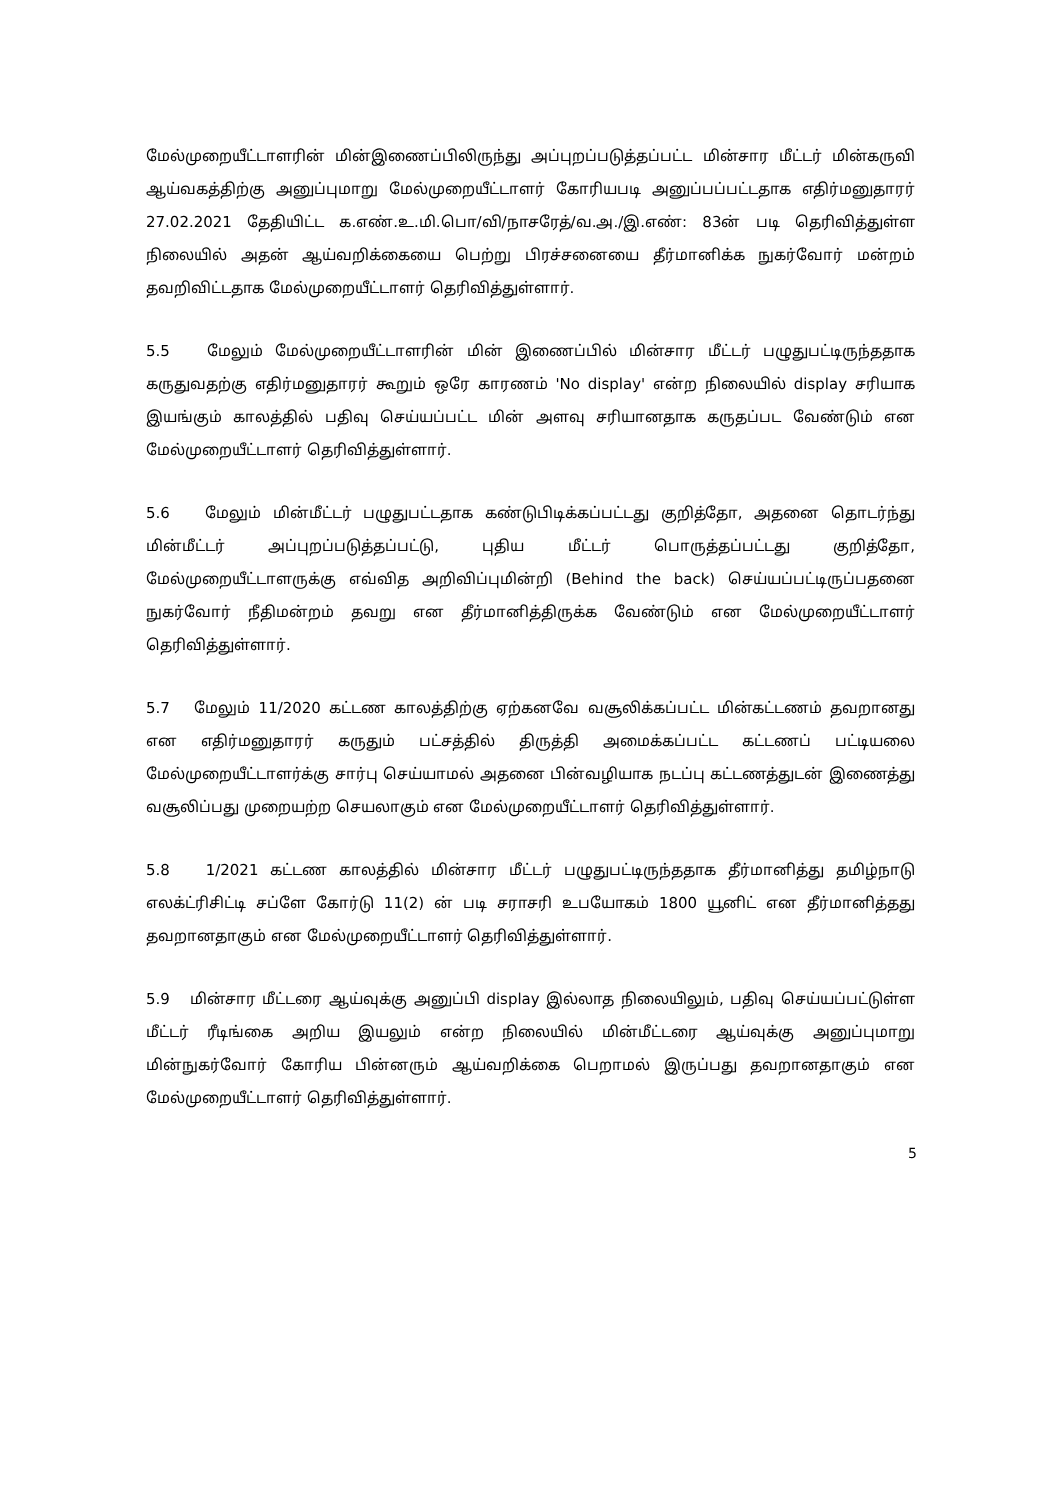மேல்முறையீட்டாளரின் மின்இணைப்பிலிருந்து அப்புறப்படுத்தப்பட்ட மின்சார மீட்டர் மின்கருவி ஆய்வகத்திற்கு அனுப்புமாறு மேல்முறையீட்டாளர் கோரியபடி அனுப்பப்பட்டதாக எதிர்மனுதாரர் 27.02.2021 தேதியிட்ட க.எண்.உ.மி.பொ/வி/நாசரேத்/வ.அ./இ.எண்: 83ன் படி தெரிவித்துள்ள நிலையில் அதன் ஆய்வறிக்கையை பெற்று பிரச்சனையை தீர்மானிக்க நுகர்வோர் மன்றம் தவறிவிட்டதாக மேல்முறையீட்டாளர் தெரிவித்துள்ளார்.
5.5 மேலும் மேல்முறையீட்டாளரின் மின் இணைப்பில் மின்சார மீட்டர் பழுதுபட்டிருந்ததாக கருதுவதற்கு எதிர்மனுதாரர் கூறும் ஒரே காரணம் 'No display' என்ற நிலையில் display சரியாக இயங்கும் காலத்தில் பதிவு செய்யப்பட்ட மின் அளவு சரியானதாக கருதப்பட வேண்டும் என மேல்முறையீட்டாளர் தெரிவித்துள்ளார்.
5.6 மேலும் மின்மீட்டர் பழுதுபட்டதாக கண்டுபிடிக்கப்பட்டது குறித்தோ, அதனை தொடர்ந்து மின்மீட்டர் அப்புறப்படுத்தப்பட்டு, புதிய மீட்டர் பொருத்தப்பட்டது குறித்தோ, மேல்முறையீட்டாளருக்கு எவ்வித அறிவிப்புமின்றி (Behind the back) செய்யப்பட்டிருப்பதனை நுகர்வோர் நீதிமன்றம் தவறு என தீர்மானித்திருக்க வேண்டும் என மேல்முறையீட்டாளர் தெரிவித்துள்ளார்.
5.7 மேலும் 11/2020 கட்டண காலத்திற்கு ஏற்கனவே வசூலிக்கப்பட்ட மின்கட்டணம் தவறானது என எதிர்மனுதாரர் கருதும் பட்சத்தில் திருத்தி அமைக்கப்பட்ட கட்டணப் பட்டியலை மேல்முறையீட்டாளர்க்கு சார்பு செய்யாமல் அதனை பின்வழியாக நடப்பு கட்டணத்துடன் இணைத்து வசூலிப்பது முறையற்ற செயலாகும் என மேல்முறையீட்டாளர் தெரிவித்துள்ளார்.
5.8 1/2021 கட்டண காலத்தில் மின்சார மீட்டர் பழுதுபட்டிருந்ததாக தீர்மானித்து தமிழ்நாடு எலக்ட்ரிசிட்டி சப்ளே கோர்டு 11(2) ன் படி சராசரி உபயோகம் 1800 யூனிட் என தீர்மானித்தது தவறானதாகும் என மேல்முறையீட்டாளர் தெரிவித்துள்ளார்.
5.9 மின்சார மீட்டரை ஆய்வுக்கு அனுப்பி display இல்லாத நிலையிலும், பதிவு செய்யப்பட்டுள்ள மீட்டர் ரீடிங்கை அறிய இயலும் என்ற நிலையில் மின்மீட்டரை ஆய்வுக்கு அனுப்புமாறு மின்நுகர்வோர் கோரிய பின்னரும் ஆய்வறிக்கை பெறாமல் இருப்பது தவறானதாகும் என மேல்முறையீட்டாளர் தெரிவித்துள்ளார்.
5